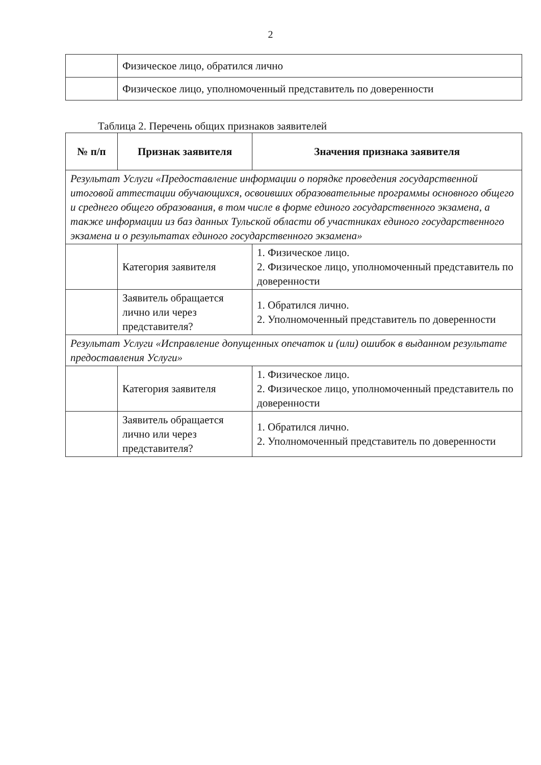2
| | Физическое лицо, обратился лично |
| | Физическое лицо, уполномоченный представитель по доверенности |
Таблица 2. Перечень общих признаков заявителей
| № п/п | Признак заявителя | Значения признака заявителя |
| --- | --- | --- |
| Результат Услуги «Предоставление информации о порядке проведения государственной итоговой аттестации обучающихся, освоивших образовательные программы основного общего и среднего общего образования, в том числе в форме единого государственного экзамена, а также информации из баз данных Тульской области об участниках единого государственного экзамена и о результатах единого государственного экзамена» | | |
| | Категория заявителя | 1. Физическое лицо. 2. Физическое лицо, уполномоченный представитель по доверенности |
| | Заявитель обращается лично или через представителя? | 1. Обратился лично. 2. Уполномоченный представитель по доверенности |
| Результат Услуги «Исправление допущенных опечаток и (или) ошибок в выданном результате предоставления Услуги» | | |
| | Категория заявителя | 1. Физическое лицо. 2. Физическое лицо, уполномоченный представитель по доверенности |
| | Заявитель обращается лично или через представителя? | 1. Обратился лично. 2. Уполномоченный представитель по доверенности |